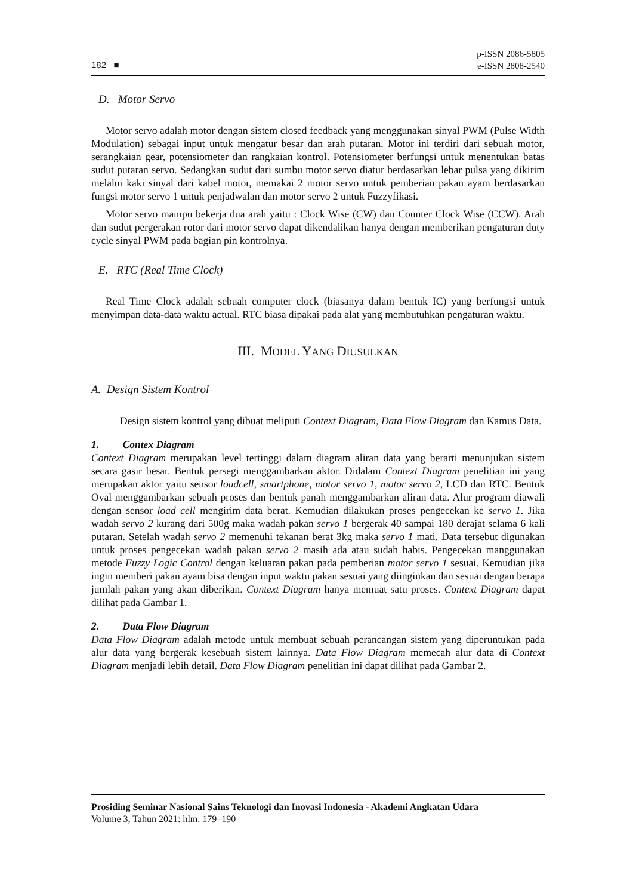182 ■ p-ISSN 2086-5805
e-ISSN 2808-2540
D. Motor Servo
Motor servo adalah motor dengan sistem closed feedback yang menggunakan sinyal PWM (Pulse Width Modulation) sebagai input untuk mengatur besar dan arah putaran. Motor ini terdiri dari sebuah motor, serangkaian gear, potensiometer dan rangkaian kontrol. Potensiometer berfungsi untuk menentukan batas sudut putaran servo. Sedangkan sudut dari sumbu motor servo diatur berdasarkan lebar pulsa yang dikirim melalui kaki sinyal dari kabel motor, memakai 2 motor servo untuk pemberian pakan ayam berdasarkan fungsi motor servo 1 untuk penjadwalan dan motor servo 2 untuk Fuzzyfikasi.
Motor servo mampu bekerja dua arah yaitu : Clock Wise (CW) dan Counter Clock Wise (CCW). Arah dan sudut pergerakan rotor dari motor servo dapat dikendalikan hanya dengan memberikan pengaturan duty cycle sinyal PWM pada bagian pin kontrolnya.
E. RTC (Real Time Clock)
Real Time Clock adalah sebuah computer clock (biasanya dalam bentuk IC) yang berfungsi untuk menyimpan data-data waktu actual. RTC biasa dipakai pada alat yang membutuhkan pengaturan waktu.
III. MODEL YANG DIUSULKAN
A. Design Sistem Kontrol
Design sistem kontrol yang dibuat meliputi Context Diagram, Data Flow Diagram dan Kamus Data.
1. Contex Diagram
Context Diagram merupakan level tertinggi dalam diagram aliran data yang berarti menunjukan sistem secara gasir besar. Bentuk persegi menggambarkan aktor. Didalam Context Diagram penelitian ini yang merupakan aktor yaitu sensor loadcell, smartphone, motor servo 1, motor servo 2, LCD dan RTC. Bentuk Oval menggambarkan sebuah proses dan bentuk panah menggambarkan aliran data. Alur program diawali dengan sensor load cell mengirim data berat. Kemudian dilakukan proses pengecekan ke servo 1. Jika wadah servo 2 kurang dari 500g maka wadah pakan servo 1 bergerak 40 sampai 180 derajat selama 6 kali putaran. Setelah wadah servo 2 memenuhi tekanan berat 3kg maka servo 1 mati. Data tersebut digunakan untuk proses pengecekan wadah pakan servo 2 masih ada atau sudah habis. Pengecekan manggunakan metode Fuzzy Logic Control dengan keluaran pakan pada pemberian motor servo 1 sesuai. Kemudian jika ingin memberi pakan ayam bisa dengan input waktu pakan sesuai yang diinginkan dan sesuai dengan berapa jumlah pakan yang akan diberikan. Context Diagram hanya memuat satu proses. Context Diagram dapat dilihat pada Gambar 1.
2. Data Flow Diagram
Data Flow Diagram adalah metode untuk membuat sebuah perancangan sistem yang diperuntukan pada alur data yang bergerak kesebuah sistem lainnya. Data Flow Diagram memecah alur data di Context Diagram menjadi lebih detail. Data Flow Diagram penelitian ini dapat dilihat pada Gambar 2.
Prosiding Seminar Nasional Sains Teknologi dan Inovasi Indonesia - Akademi Angkatan Udara
Volume 3, Tahun 2021: hlm. 179–190